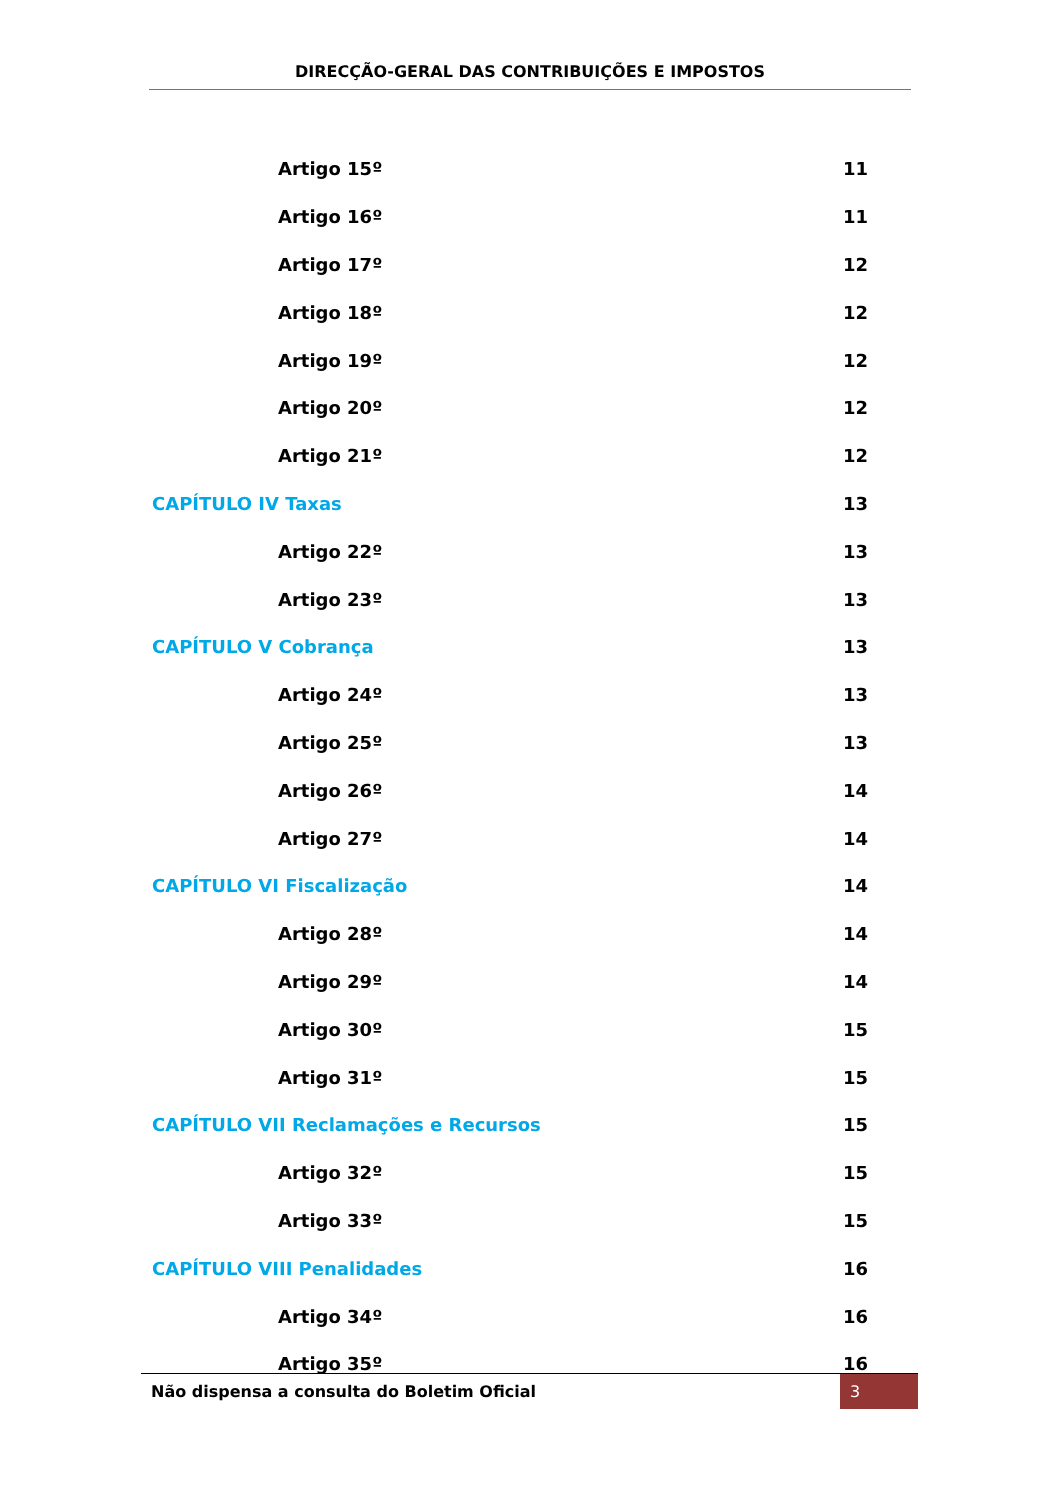DIRECÇÃO-GERAL DAS CONTRIBUIÇÕES E IMPOSTOS
Artigo 15º 11
Artigo 16º 11
Artigo 17º 12
Artigo 18º 12
Artigo 19º 12
Artigo 20º 12
Artigo 21º 12
CAPÍTULO IV Taxas 13
Artigo 22º 13
Artigo 23º 13
CAPÍTULO V Cobrança 13
Artigo 24º 13
Artigo 25º 13
Artigo 26º 14
Artigo 27º 14
CAPÍTULO VI Fiscalização 14
Artigo 28º 14
Artigo 29º 14
Artigo 30º 15
Artigo 31º 15
CAPÍTULO VII Reclamações e Recursos 15
Artigo 32º 15
Artigo 33º 15
CAPÍTULO VIII Penalidades 16
Artigo 34º 16
Artigo 35º 16
Não dispensa a consulta do Boletim Oficial 3